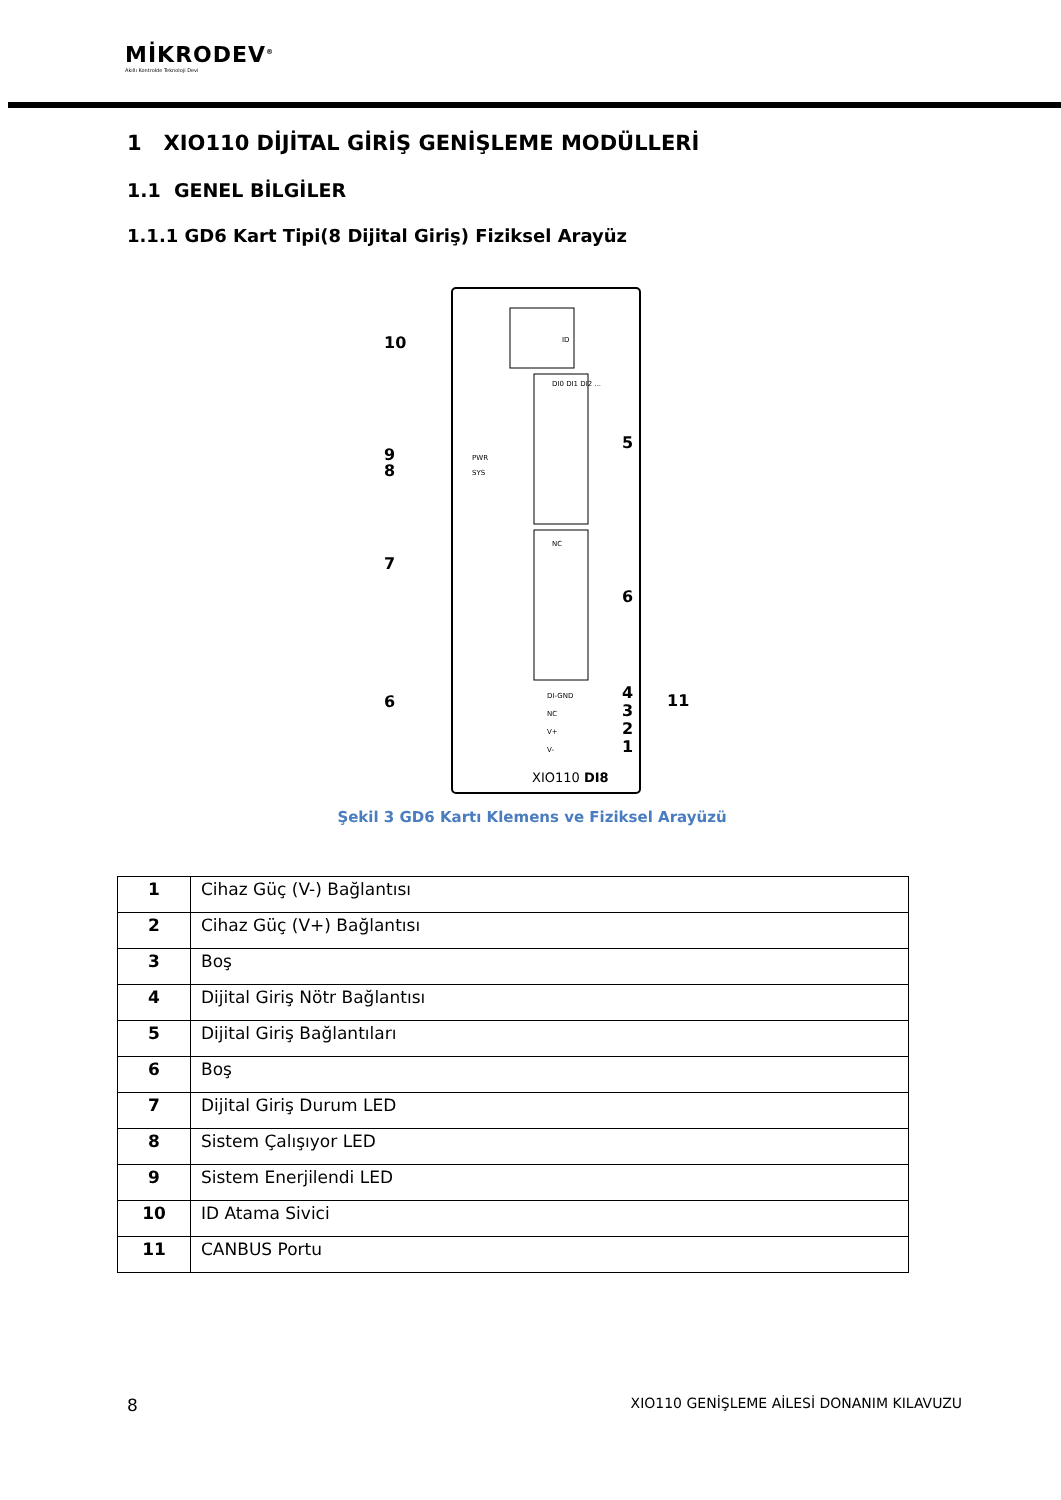MİKRODEV<sup>®</sup>
Akıllı Kontrolde Teknoloji Devi
1 XIO110 DİJİTAL GİRİŞ GENİŞLEME MODÜLLERİ
1.1 GENEL BİLGİLER
1.1.1 GD6 Kart Tipi(8 Dijital Giriş) Fiziksel Arayüz
ID
10
9
8
PWR
SYS
7
6
DI0 DI1 DI2 ...
5
NC
6
DI-GND
NC
V+
V-
4
3
2
1
11
XIO110 DI8
Şekil 3 GD6 Kartı Klemens ve Fiziksel Arayüzü
| 1 | Cihaz Güç (V-) Bağlantısı |
| 2 | Cihaz Güç (V+) Bağlantısı |
| 3 | Boş |
| 4 | Dijital Giriş Nötr Bağlantısı |
| 5 | Dijital Giriş Bağlantıları |
| 6 | Boş |
| 7 | Dijital Giriş Durum LED |
| 8 | Sistem Çalışıyor LED |
| 9 | Sistem Enerjilendi LED |
| 10 | ID Atama Sivici |
| 11 | CANBUS Portu |
8 XIO110 GENİŞLEME AİLESİ DONANIM KILAVUZU